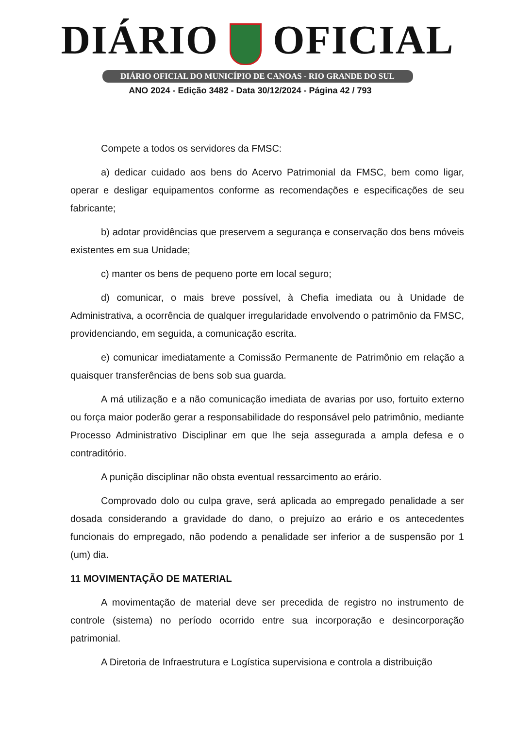DIÁRIO OFICIAL
DIÁRIO OFICIAL DO MUNICÍPIO DE CANOAS - RIO GRANDE DO SUL
ANO 2024 - Edição 3482 - Data 30/12/2024 - Página 42 / 793
Compete a todos os servidores da FMSC:
a) dedicar cuidado aos bens do Acervo Patrimonial da FMSC, bem como ligar, operar e desligar equipamentos conforme as recomendações e especificações de seu fabricante;
b) adotar providências que preservem a segurança e conservação dos bens móveis existentes em sua Unidade;
c) manter os bens de pequeno porte em local seguro;
d) comunicar, o mais breve possível, à Chefia imediata ou à Unidade de Administrativa, a ocorrência de qualquer irregularidade envolvendo o patrimônio da FMSC, providenciando, em seguida, a comunicação escrita.
e) comunicar imediatamente a Comissão Permanente de Patrimônio em relação a quaisquer transferências de bens sob sua guarda.
A má utilização e a não comunicação imediata de avarias por uso, fortuito externo ou força maior poderão gerar a responsabilidade do responsável pelo patrimônio, mediante Processo Administrativo Disciplinar em que lhe seja assegurada a ampla defesa e o contraditório.
A punição disciplinar não obsta eventual ressarcimento ao erário.
Comprovado dolo ou culpa grave, será aplicada ao empregado penalidade a ser dosada considerando a gravidade do dano, o prejuízo ao erário e os antecedentes funcionais do empregado, não podendo a penalidade ser inferior a de suspensão por 1 (um) dia.
11 MOVIMENTAÇÃO DE MATERIAL
A movimentação de material deve ser precedida de registro no instrumento de controle (sistema) no período ocorrido entre sua incorporação e desincorporação patrimonial.
A Diretoria de Infraestrutura e Logística supervisiona e controla a distribuição